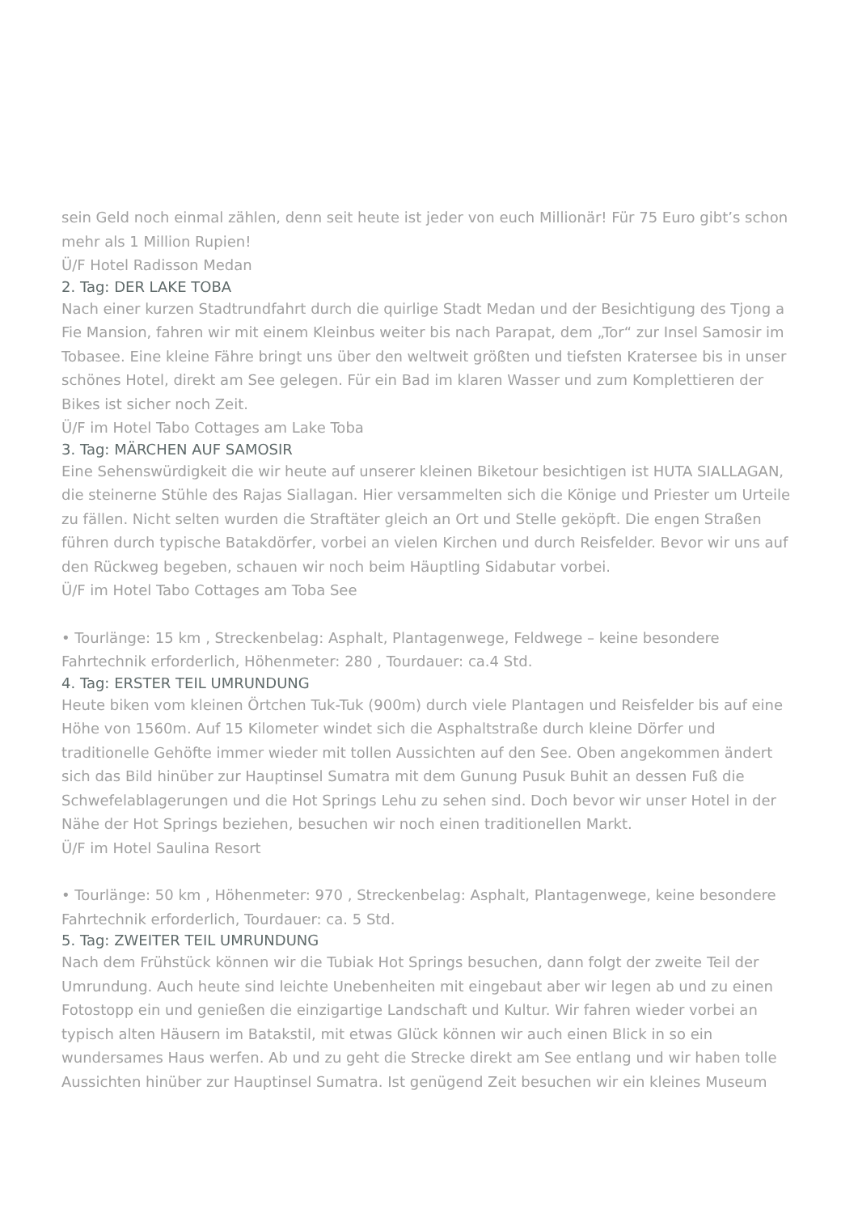sein Geld noch einmal zählen, denn seit heute ist jeder von euch Millionär! Für 75 Euro gibt’s schon mehr als 1 Million Rupien!
Ü/F Hotel Radisson Medan
2. Tag: DER LAKE TOBA
Nach einer kurzen Stadtrundfahrt durch die quirlige Stadt Medan und der Besichtigung des Tjong a Fie Mansion, fahren wir mit einem Kleinbus weiter bis nach Parapat, dem „Tor“ zur Insel Samosir im Tobasee. Eine kleine Fähre bringt uns über den weltweit größten und tiefsten Kratersee bis in unser schönes Hotel, direkt am See gelegen. Für ein Bad im klaren Wasser und zum Komplettieren der Bikes ist sicher noch Zeit.
Ü/F im Hotel Tabo Cottages am Lake Toba
3. Tag: MÄRCHEN AUF SAMOSIR
Eine Sehenswürdigkeit die wir heute auf unserer kleinen Biketour besichtigen ist HUTA SIALLAGAN, die steinerne Stühle des Rajas Siallagan. Hier versammelten sich die Könige und Priester um Urteile zu fällen. Nicht selten wurden die Straftäter gleich an Ort und Stelle geköpft. Die engen Straßen führen durch typische Batakdörfer, vorbei an vielen Kirchen und durch Reisfelder. Bevor wir uns auf den Rückweg begeben, schauen wir noch beim Häuptling Sidabutar vorbei.
Ü/F im Hotel Tabo Cottages am Toba See
• Tourlänge: 15 km , Streckenbelag: Asphalt, Plantagenwege, Feldwege – keine besondere Fahrtechnik erforderlich, Höhenmeter: 280 , Tourdauer: ca.4 Std.
4. Tag: ERSTER TEIL UMRUNDUNG
Heute biken vom kleinen Örtchen Tuk-Tuk (900m) durch viele Plantagen und Reisfelder bis auf eine Höhe von 1560m. Auf 15 Kilometer windet sich die Asphaltstraße durch kleine Dörfer und traditionelle Gehöfte immer wieder mit tollen Aussichten auf den See. Oben angekommen ändert sich das Bild hinüber zur Hauptinsel Sumatra mit dem Gunung Pusuk Buhit an dessen Fuß die Schwefelablagerungen und die Hot Springs Lehu zu sehen sind. Doch bevor wir unser Hotel in der Nähe der Hot Springs beziehen, besuchen wir noch einen traditionellen Markt.
Ü/F im Hotel Saulina Resort
• Tourlänge: 50 km , Höhenmeter: 970 , Streckenbelag: Asphalt, Plantagenwege, keine besondere Fahrtechnik erforderlich, Tourdauer: ca. 5 Std.
5. Tag: ZWEITER TEIL UMRUNDUNG
Nach dem Frühstück können wir die Tubiak Hot Springs besuchen, dann folgt der zweite Teil der Umrundung. Auch heute sind leichte Unebenheiten mit eingebaut aber wir legen ab und zu einen Fotostopp ein und genießen die einzigartige Landschaft und Kultur. Wir fahren wieder vorbei an typisch alten Häusern im Batakstil, mit etwas Glück können wir auch einen Blick in so ein wundersames Haus werfen. Ab und zu geht die Strecke direkt am See entlang und wir haben tolle Aussichten hinüber zur Hauptinsel Sumatra. Ist genügend Zeit besuchen wir ein kleines Museum